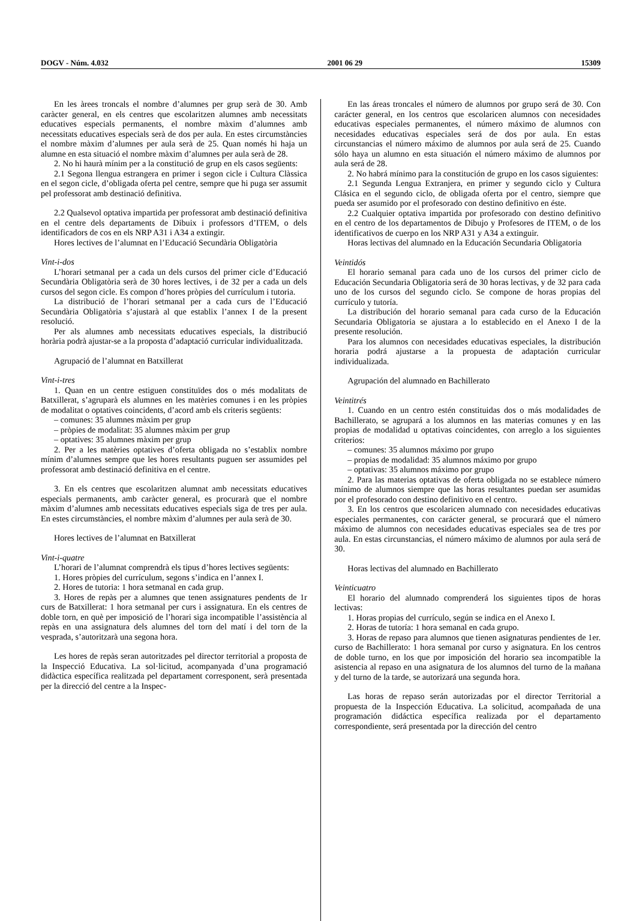DOGV - Núm. 4.032 2001 06 29 15309
En les àrees troncals el nombre d’alumnes per grup serà de 30. Amb caràcter general, en els centres que escolaritzen alumnes amb necessitats educatives especials permanents, el nombre màxim d’alumnes amb necessitats educatives especials serà de dos per aula. En estes circumstàncies el nombre màxim d’alumnes per aula serà de 25. Quan només hi haja un alumne en esta situació el nombre màxim d’alumnes per aula serà de 28.
2. No hi haurà mínim per a la constitució de grup en els casos següents:
2.1 Segona llengua estrangera en primer i segon cicle i Cultura Clàssica en el segon cicle, d’obligada oferta pel centre, sempre que hi puga ser assumit pel professorat amb destinació definitiva.
2.2 Qualsevol optativa impartida per professorat amb destinació definitiva en el centre dels departaments de Dibuix i professors d’ITEM, o dels identificadors de cos en els NRP A31 i A34 a extingir.
Hores lectives de l’alumnat en l’Educació Secundària Obligatòria
Vint-i-dos
L’horari setmanal per a cada un dels cursos del primer cicle d’Educació Secundària Obligatòria serà de 30 hores lectives, i de 32 per a cada un dels cursos del segon cicle. Es compon d’hores pròpies del currículum i tutoria.
La distribució de l’horari setmanal per a cada curs de l’Educació Secundària Obligatòria s’ajustarà al que establix l’annex I de la present resolució.
Per als alumnes amb necessitats educatives especials, la distribució horària podrà ajustar-se a la proposta d’adaptació curricular individualitzada.
Agrupació de l’alumnat en Batxillerat
Vint-i-tres
1. Quan en un centre estiguen constituïdes dos o més modalitats de Batxillerat, s’agruparà els alumnes en les matèries comunes i en les pròpies de modalitat o optatives coincidents, d’acord amb els criteris següents:
– comunes: 35 alumnes màxim per grup
– pròpies de modalitat: 35 alumnes màxim per grup
– optatives: 35 alumnes màxim per grup
2. Per a les matèries optatives d’oferta obligada no s’establix nombre mínim d’alumnes sempre que les hores resultants puguen ser assumides pel professorat amb destinació definitiva en el centre.
3. En els centres que escolaritzen alumnat amb necessitats educatives especials permanents, amb caràcter general, es procurarà que el nombre màxim d’alumnes amb necessitats educatives especials siga de tres per aula. En estes circumstàncies, el nombre màxim d’alumnes per aula serà de 30.
Hores lectives de l’alumnat en Batxillerat
Vint-i-quatre
L’horari de l’alumnat comprendrà els tipus d’hores lectives següents:
1. Hores pròpies del currículum, segons s’indica en l’annex I.
2. Hores de tutoria: 1 hora setmanal en cada grup.
3. Hores de repàs per a alumnes que tenen assignatures pendents de 1r curs de Batxillerat: 1 hora setmanal per curs i assignatura. En els centres de doble torn, en què per imposició de l’horari siga incompatible l’assistència al repàs en una assignatura dels alumnes del torn del matí i del torn de la vesprada, s’autoritzarà una segona hora.
Les hores de repàs seran autoritzades pel director territorial a proposta de la Inspecció Educativa. La sol·licitud, acompanyada d’una programació didàctica específica realitzada pel departament corresponent, serà presentada per la direcció del centre a la Inspec-
En las áreas troncales el número de alumnos por grupo será de 30. Con carácter general, en los centros que escolaricen alumnos con necesidades educativas especiales permanentes, el número máximo de alumnos con necesidades educativas especiales será de dos por aula. En estas circunstancias el número máximo de alumnos por aula será de 25. Cuando sólo haya un alumno en esta situación el número máximo de alumnos por aula será de 28.
2. No habrá mínimo para la constitución de grupo en los casos siguientes:
2.1 Segunda Lengua Extranjera, en primer y segundo ciclo y Cultura Clásica en el segundo ciclo, de obligada oferta por el centro, siempre que pueda ser asumido por el profesorado con destino definitivo en éste.
2.2 Cualquier optativa impartida por profesorado con destino definitivo en el centro de los departamentos de Dibujo y Profesores de ITEM, o de los identificativos de cuerpo en los NRP A31 y A34 a extinguir.
Horas lectivas del alumnado en la Educación Secundaria Obligatoria
Veintidós
El horario semanal para cada uno de los cursos del primer ciclo de Educación Secundaria Obligatoria será de 30 horas lectivas, y de 32 para cada uno de los cursos del segundo ciclo. Se compone de horas propias del currículo y tutoría.
La distribución del horario semanal para cada curso de la Educación Secundaria Obligatoria se ajustara a lo establecido en el Anexo I de la presente resolución.
Para los alumnos con necesidades educativas especiales, la distribución horaria podrá ajustarse a la propuesta de adaptación curricular individualizada.
Agrupación del alumnado en Bachillerato
Veintitrés
1. Cuando en un centro estén constituidas dos o más modalidades de Bachillerato, se agrupará a los alumnos en las materias comunes y en las propias de modalidad u optativas coincidentes, con arreglo a los siguientes criterios:
– comunes: 35 alumnos máximo por grupo
– propias de modalidad: 35 alumnos máximo por grupo
– optativas: 35 alumnos máximo por grupo
2. Para las materias optativas de oferta obligada no se establece número mínimo de alumnos siempre que las horas resultantes puedan ser asumidas por el profesorado con destino definitivo en el centro.
3. En los centros que escolaricen alumnado con necesidades educativas especiales permanentes, con carácter general, se procurará que el número máximo de alumnos con necesidades educativas especiales sea de tres por aula. En estas circunstancias, el número máximo de alumnos por aula será de 30.
Horas lectivas del alumnado en Bachillerato
Veinticuatro
El horario del alumnado comprenderá los siguientes tipos de horas lectivas:
1. Horas propias del currículo, según se indica en el Anexo I.
2. Horas de tutoría: 1 hora semanal en cada grupo.
3. Horas de repaso para alumnos que tienen asignaturas pendientes de 1er. curso de Bachillerato: 1 hora semanal por curso y asignatura. En los centros de doble turno, en los que por imposición del horario sea incompatible la asistencia al repaso en una asignatura de los alumnos del turno de la mañana y del turno de la tarde, se autorizará una segunda hora.
Las horas de repaso serán autorizadas por el director Territorial a propuesta de la Inspección Educativa. La solicitud, acompañada de una programación didáctica específica realizada por el departamento correspondiente, será presentada por la dirección del centro